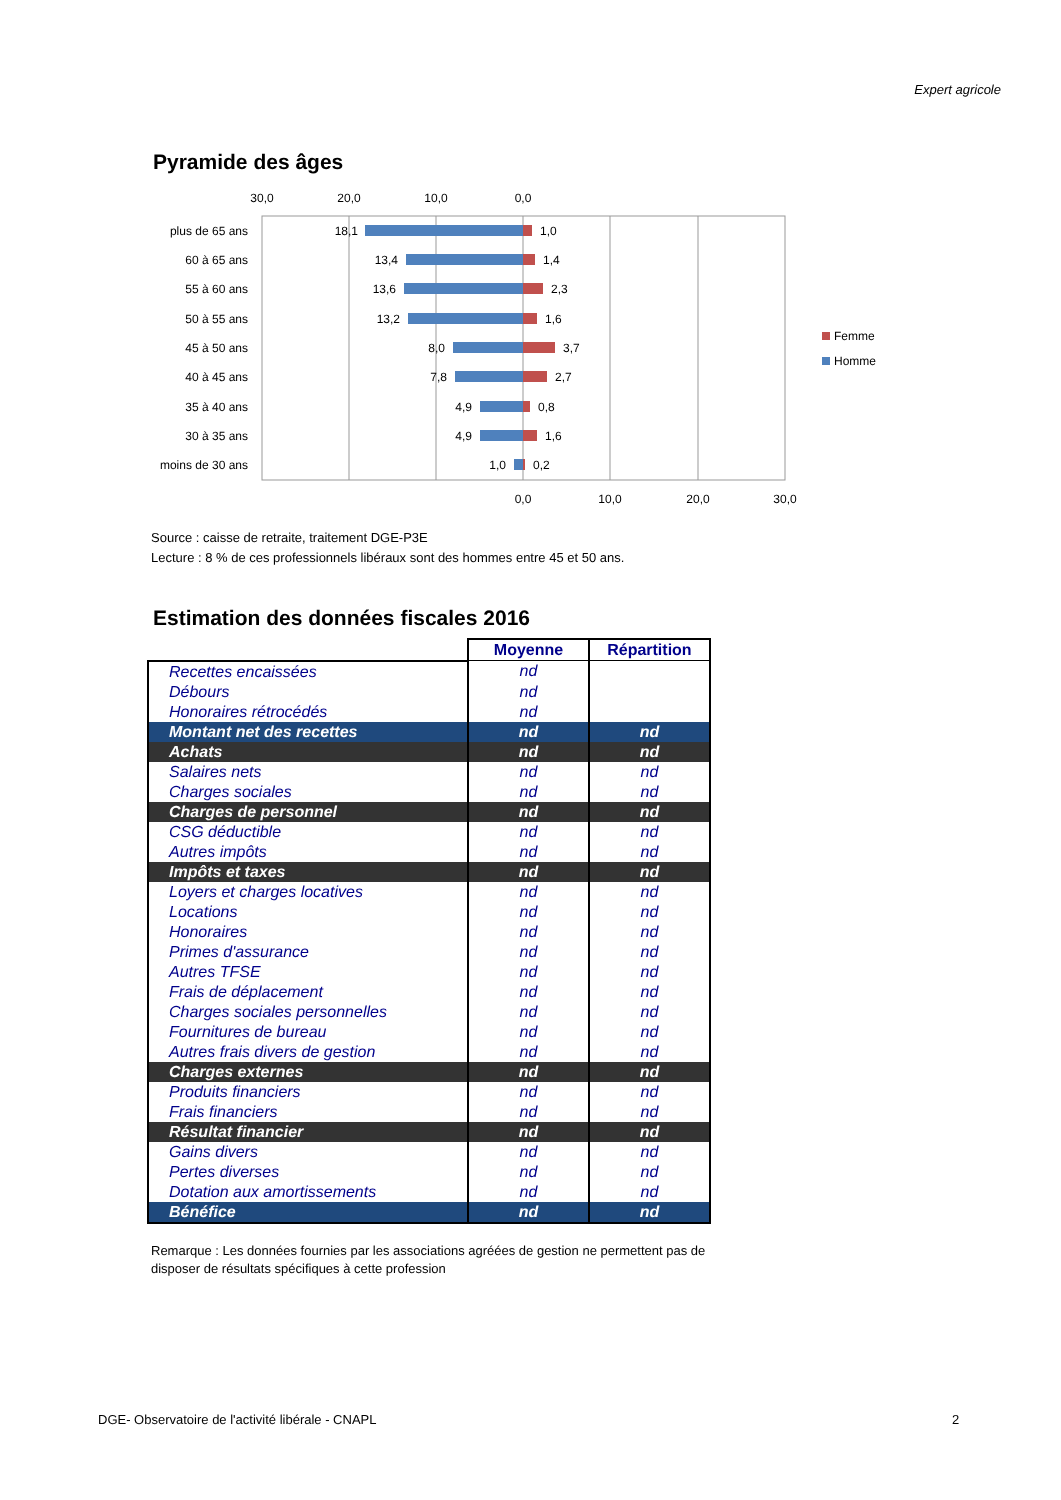Expert agricole
Pyramide des âges
30,0
20,0
10,0
0,0
plus de 65 ans
60 à 65 ans
55 à 60 ans
50 à 55 ans
45 à 50 ans
40 à 45 ans
35 à 40 ans
30 à 35 ans
moins de 30 ans
18,1
13,4
13,6
13,2
8,0
7,8
4,9
4,9
1,0
1,0
1,4
2,3
1,6
3,7
2,7
0,8
1,6
0,2
0,0
10,0
20,0
30,0
Femme
Homme
Source : caisse de retraite, traitement DGE-P3E
Lecture : 8 % de ces professionnels libéraux sont des hommes entre 45 et 50 ans.
Estimation des données fiscales 2016
| | Moyenne | Répartition |
| Recettes encaissées | nd | |
| Débours | nd | |
| Honoraires rétrocédés | nd | |
| Montant net des recettes | nd | nd |
| Achats | nd | nd |
| Salaires nets | nd | nd |
| Charges sociales | nd | nd |
| Charges de personnel | nd | nd |
| CSG déductible | nd | nd |
| Autres impôts | nd | nd |
| Impôts et taxes | nd | nd |
| Loyers et charges locatives | nd | nd |
| Locations | nd | nd |
| Honoraires | nd | nd |
| Primes d'assurance | nd | nd |
| Autres TFSE | nd | nd |
| Frais de déplacement | nd | nd |
| Charges sociales personnelles | nd | nd |
| Fournitures de bureau | nd | nd |
| Autres frais divers de gestion | nd | nd |
| Charges externes | nd | nd |
| Produits financiers | nd | nd |
| Frais financiers | nd | nd |
| Résultat financier | nd | nd |
| Gains divers | nd | nd |
| Pertes diverses | nd | nd |
| Dotation aux amortissements | nd | nd |
| Bénéfice | nd | nd |
Remarque : Les données fournies par les associations agréées de gestion ne permettent pas de disposer de résultats spécifiques à cette profession
DGE- Observatoire de l'activité libérale - CNAPL
2